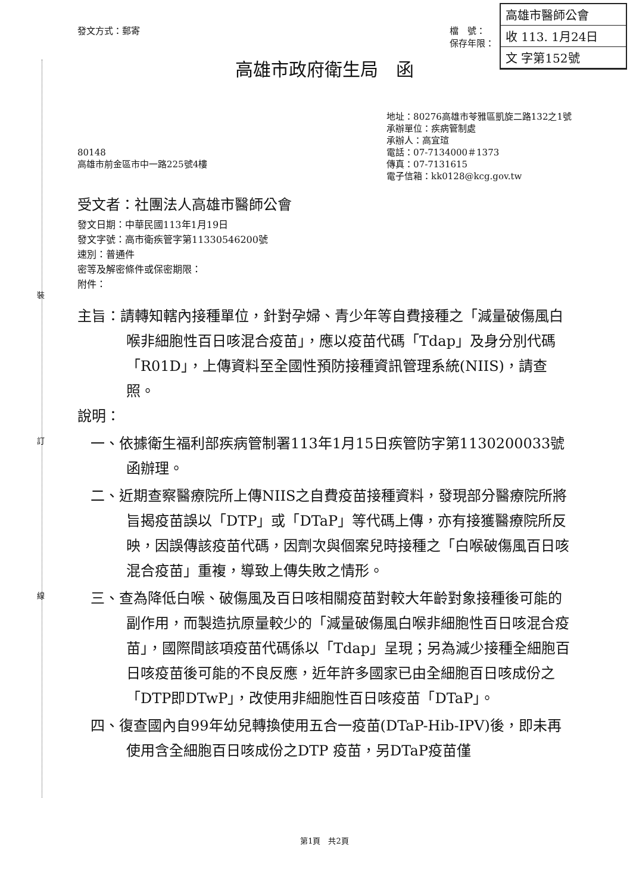高雄市醫師公會
收 113. 1月24日
文 字第152號
裝
訂
線
發文方式：郵寄 檔　號：
保存年限：
高雄市政府衛生局　函
80148
高雄市前金區市中一路225號4樓
地址：80276高雄市苓雅區凱旋二路132之1號
承辦單位：疾病管制處
承辦人：高宜瑄
電話：07-7134000＃1373
傳真：07-7131615
電子信箱：kk0128@kcg.gov.tw
受文者：社團法人高雄市醫師公會
發文日期：中華民國113年1月19日
發文字號：高市衛疾管字第11330546200號
速別：普通件
密等及解密條件或保密期限：
附件：
主旨：請轉知轄內接種單位，針對孕婦、青少年等自費接種之「減量破傷風白喉非細胞性百日咳混合疫苗」，應以疫苗代碼「Tdap」及身分別代碼「R01D」，上傳資料至全國性預防接種資訊管理系統(NIIS)，請查照。
說明：
一、依據衛生福利部疾病管制署113年1月15日疾管防字第1130200033號函辦理。
二、近期查察醫療院所上傳NIIS之自費疫苗接種資料，發現部分醫療院所將旨揭疫苗誤以「DTP」或「DTaP」等代碼上傳，亦有接獲醫療院所反映，因誤傳該疫苗代碼，因劑次與個案兒時接種之「白喉破傷風百日咳混合疫苗」重複，導致上傳失敗之情形。
三、查為降低白喉、破傷風及百日咳相關疫苗對較大年齡對象接種後可能的副作用，而製造抗原量較少的「減量破傷風白喉非細胞性百日咳混合疫苗」，國際間該項疫苗代碼係以「Tdap」呈現；另為減少接種全細胞百日咳疫苗後可能的不良反應，近年許多國家已由全細胞百日咳成份之「DTP即DTwP」，改使用非細胞性百日咳疫苗「DTaP」。
四、復查國內自99年幼兒轉換使用五合一疫苗(DTaP-Hib-IPV)後，即未再使用含全細胞百日咳成份之DTP 疫苗，另DTaP疫苗僅
第1頁　共2頁